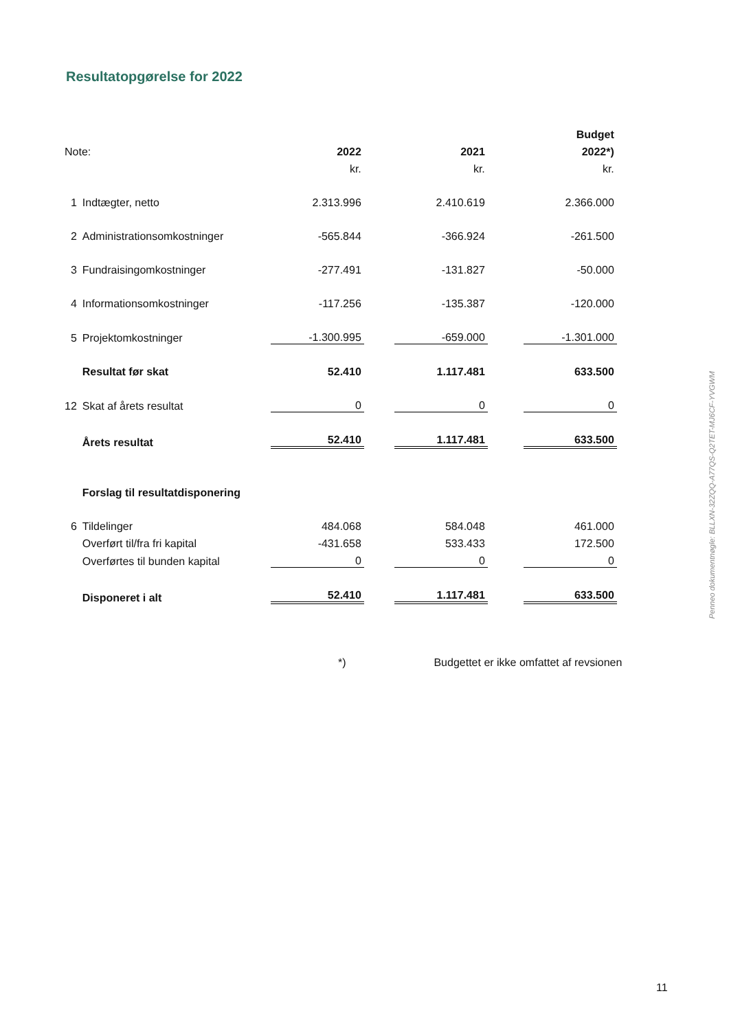Resultatopgørelse for 2022
| | | | | | | Budget |
| Note: | | 2022 | | 2021 | | 2022*) |
| | | kr. | | kr. | | kr. |
| 1 | Indtægter, netto | 2.313.996 | | 2.410.619 | | 2.366.000 |
| 2 | Administrationsomkostninger | -565.844 | | -366.924 | | -261.500 |
| 3 | Fundraisingomkostninger | -277.491 | | -131.827 | | -50.000 |
| 4 | Informationsomkostninger | -117.256 | | -135.387 | | -120.000 |
| 5 | Projektomkostninger | -1.300.995 | | -659.000 | | -1.301.000 |
| | Resultat før skat | 52.410 | | 1.117.481 | | 633.500 |
| 12 | Skat af årets resultat | 0 | | 0 | | 0 |
| | Årets resultat | 52.410 | | 1.117.481 | | 633.500 |
| | Forslag til resultatdisponering | | | | | |
| 6 | Tildelinger | 484.068 | | 584.048 | | 461.000 |
| | Overført til/fra fri kapital | -431.658 | | 533.433 | | 172.500 |
| | Overførtes til bunden kapital | 0 | | 0 | | 0 |
| | Disponeret i alt | 52.410 | | 1.117.481 | | 633.500 |
*) Budgettet er ikke omfattet af revsionen
Penneo dokumentnøgle: BLLXN-32ZQQ-A77QS-Q2TET-MJ6CF-YVGWM
11